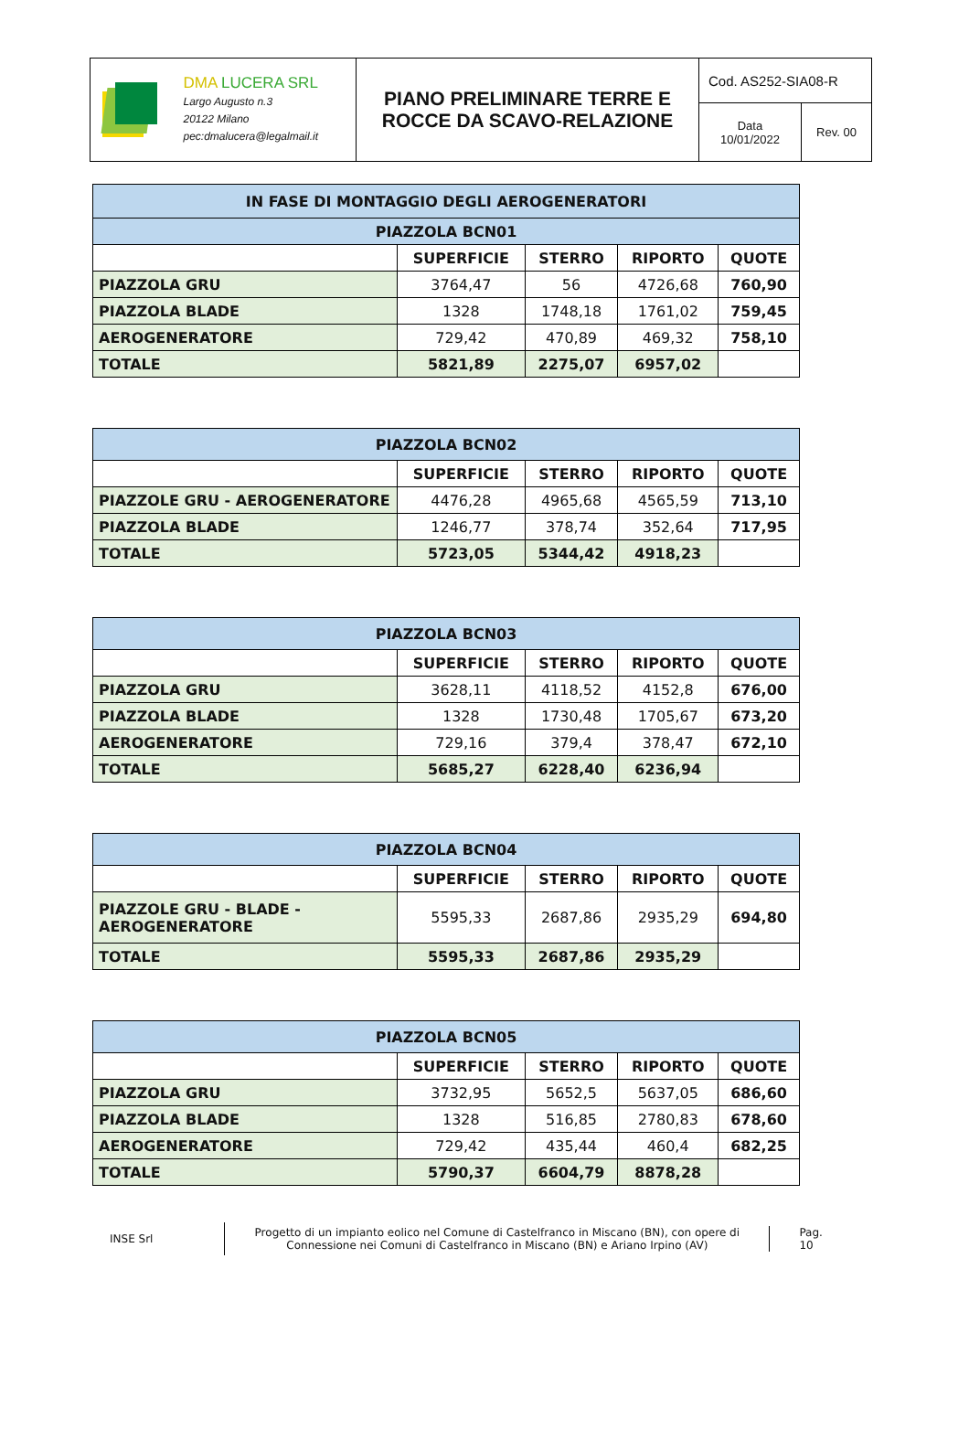| DMA LUCERA SRL Largo Augusto n.3 20122 Milano pec:dmalucera@legalmail.it | PIANO PRELIMINARE TERRE E ROCCE DA SCAVO-RELAZIONE | Cod. AS252-SIA08-R | |
| | | Data 10/01/2022 | Rev. 00 |
| IN FASE DI MONTAGGIO DEGLI AEROGENERATORI | | | | |
| PIAZZOLA BCN01 | | | | |
| | SUPERFICIE | STERRO | RIPORTO | QUOTE |
| PIAZZOLA GRU | 3764,47 | 56 | 4726,68 | 760,90 |
| PIAZZOLA BLADE | 1328 | 1748,18 | 1761,02 | 759,45 |
| AEROGENERATORE | 729,42 | 470,89 | 469,32 | 758,10 |
| TOTALE | 5821,89 | 2275,07 | 6957,02 | |
| PIAZZOLA BCN02 | | | | |
| | SUPERFICIE | STERRO | RIPORTO | QUOTE |
| PIAZZOLE GRU - AEROGENERATORE | 4476,28 | 4965,68 | 4565,59 | 713,10 |
| PIAZZOLA BLADE | 1246,77 | 378,74 | 352,64 | 717,95 |
| TOTALE | 5723,05 | 5344,42 | 4918,23 | |
| PIAZZOLA BCN03 | | | | |
| | SUPERFICIE | STERRO | RIPORTO | QUOTE |
| PIAZZOLA GRU | 3628,11 | 4118,52 | 4152,8 | 676,00 |
| PIAZZOLA BLADE | 1328 | 1730,48 | 1705,67 | 673,20 |
| AEROGENERATORE | 729,16 | 379,4 | 378,47 | 672,10 |
| TOTALE | 5685,27 | 6228,40 | 6236,94 | |
| PIAZZOLA BCN04 | | | | |
| | SUPERFICIE | STERRO | RIPORTO | QUOTE |
| PIAZZOLE GRU - BLADE - AEROGENERATORE | 5595,33 | 2687,86 | 2935,29 | 694,80 |
| TOTALE | 5595,33 | 2687,86 | 2935,29 | |
| PIAZZOLA BCN05 | | | | |
| | SUPERFICIE | STERRO | RIPORTO | QUOTE |
| PIAZZOLA GRU | 3732,95 | 5652,5 | 5637,05 | 686,60 |
| PIAZZOLA BLADE | 1328 | 516,85 | 2780,83 | 678,60 |
| AEROGENERATORE | 729,42 | 435,44 | 460,4 | 682,25 |
| TOTALE | 5790,37 | 6604,79 | 8878,28 | |
INSE Srl
Progetto di un impianto eolico nel Comune di Castelfranco in Miscano (BN), con opere di Connessione nei Comuni di Castelfranco in Miscano (BN) e Ariano Irpino (AV)
Pag. 10